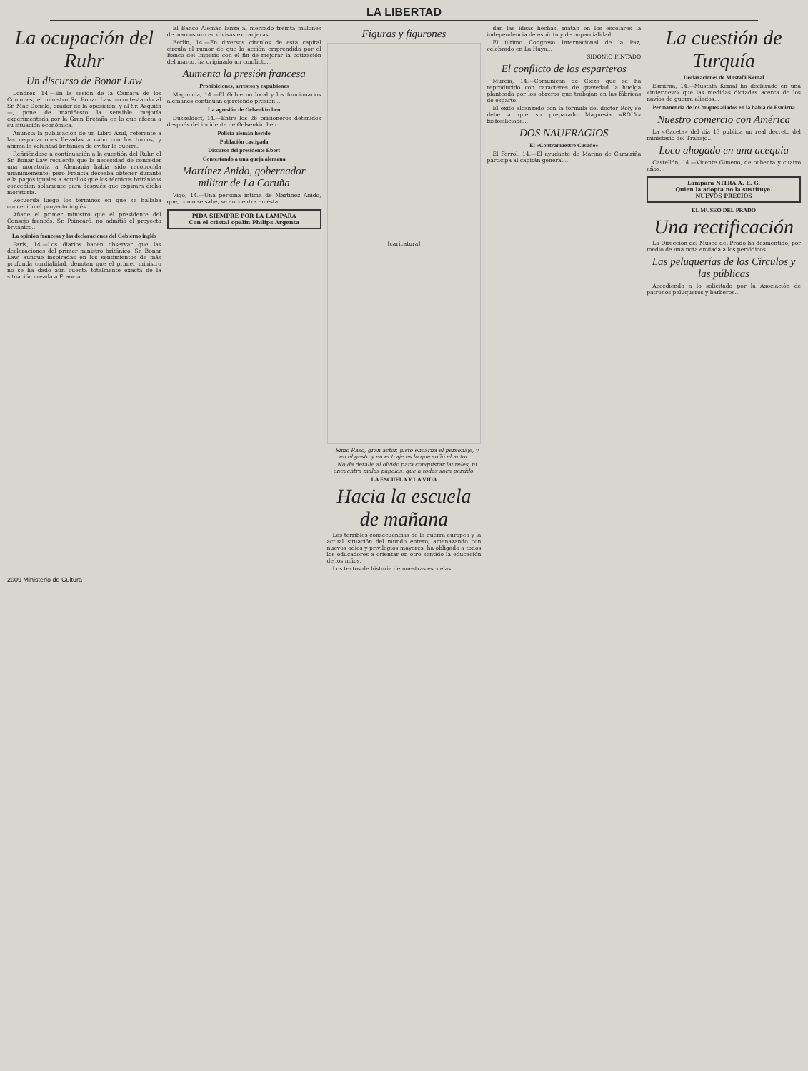LA LIBERTAD
La ocupación del Ruhr
Un discurso de Bonar Law
Londres, 14.—En la sesión de la Cámara de los Comunes, el ministro Sr. Bonar Law —contestando al Sr. Mac Donald, orador de la oposición, y al Sr. Asquith—, pone de manifiesto la sensible mejoría experimentada por la Gran Bretaña en lo que afecta a su situación económica.
Anuncia la publicación de un Libro Azul, referente a las negociaciones llevadas a cabo con los turcos, y afirma la voluntad británica de evitar la guerra.
Refiriéndose a continuación a la cuestión del Ruhr, el Sr. Bonar Law recuerda que la necesidad de conceder una moratoria a Alemania había sido reconocida unánimemente; pero Francia deseaba obtener durante ella pagos iguales a aquellos que los técnicos británicos concedían solamente para después que expirara dicha moratoria.
Recuerda luego los términos en que se hallaba concebido el proyecto inglés...
Añade el primer ministro que el presidente del Consejo francés, Sr. Poincaré, no admitió el proyecto británico...
La opinión francesa y las declaraciones del Gobierno inglés
París, 14.—Los diarios hacen observar que las declaraciones del primer ministro británico, Sr. Bonar Law, aunque inspiradas en los sentimientos de más profunda cordialidad, denotan que el primer ministro no se ha dado aún cuenta totalmente exacta de la situación creada a Francia...
El Banco Alemán lanza al mercado treinta millones de marcos oro en divisas extranjeras
Berlín, 14.—En diversos círculos de esta capital circula el rumor de que la acción emprendida por el Banco del Imperio con el fin de mejorar la cotización del marco, ha originado un conflicto...
Aumenta la presión francesa
Prohibiciones, arrestos y expulsiones
Maguncia, 14.—El Gobierno local y los funcionarios alemanes continúan ejerciendo presión...
La agresión de Gelsenkirchen
Dusseldorf, 14.—Entre los 26 prisioneros detenidos después del incidente de Gelsenkirchen...
Policía alemán herido
Población castigada
Discurso del presidente Ebert
Contestando a una queja alemana
Martínez Anido, gobernador militar de La Coruña
Vigo, 14.—Una persona íntima de Martínez Anido, que, como se sabe, se encuentra en ésta...
PIDA SIEMPRE POR LA LAMPARA
Con el cristal opalin Philips Argenta
Figuras y figurones
[caricatura]
Simó Raso, gran actor, justo encarna el personaje, y en el gesto y en el traje es lo que soñó el autor.
No da detalle al olvido para conquistar laureles, ni encuentra malos papeles, que a todos saca partido.
LA ESCUELA Y LA VIDA
Hacia la escuela de mañana
Las terribles consecuencias de la guerra europea y la actual situación del mundo entero, amenazando con nuevos odios y privilegios mayores, ha obligado a todos los educadores a orientar en otro sentido la educación de los niños.
Los textos de historia de nuestras escuelas
dan las ideas hechas, matan en los escolares la independencia de espíritu y de imparcialidad...
El último Congreso Internacional de la Paz, celebrado en La Haya...
SIDONIO PINTADO
El conflicto de los esparteros
Murcia, 14.—Comunican de Cieza que se ha reproducido con caracteres de gravedad la huelga planteada por los obreros que trabajan en las fábricas de esparto.
El éxito alcanzado con la fórmula del doctor Roly se debe a que su preparado Magnesia «ROLY» fosfosiliciada...
DOS NAUFRAGIOS
El «Contramaestre Casado»
El Ferrol, 14.—El ayudante de Marina de Camariña participa al capitán general...
La cuestión de Turquía
Declaraciones de Mustafá Kemal
Esmirna, 14.—Mustafá Kemal ha declarado en una «interview» que las medidas dictadas acerca de los navíos de guerra aliados...
Permanencia de los buques aliados en la bahía de Esmirna
Nuestro comercio con América
La «Gaceta» del día 13 publica un real decreto del ministerio del Trabajo...
Loco ahogado en una acequia
Castellón, 14.—Vicente Gimeno, de ochenta y cuatro años...
Lámpara NITRA A. E. G.
Quien la adopta no la sustituye.
NUEVOS PRECIOS
EL MUSEO DEL PRADO
Una rectificación
La Dirección del Museo del Prado ha desmentido, por medio de una nota enviada a los periódicos...
Las peluquerías de los Círculos y las públicas
Accediendo a lo solicitado por la Asociación de patronos peluqueros y barberos...
2009 Ministerio de Cultura